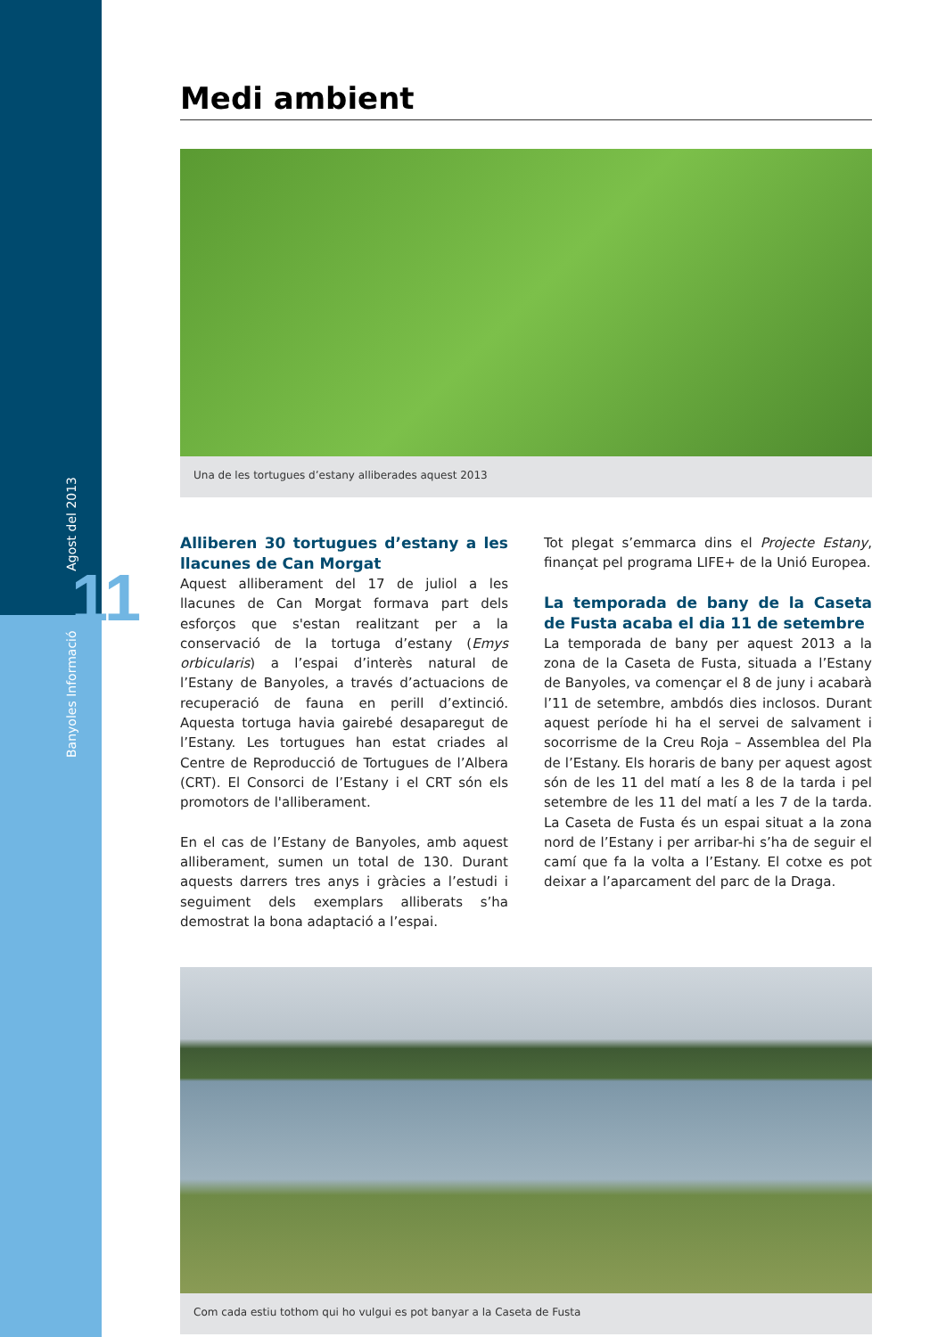Banyoles Informació Agost del 2013
11
Medi ambient
Una de les tortugues d’estany alliberades aquest 2013
Alliberen 30 tortugues d’estany a les llacunes de Can Morgat
Aquest alliberament del 17 de juliol a les llacunes de Can Morgat formava part dels esforços que s'estan realitzant per a la conservació de la tortuga d’estany (Emys orbicularis) a l’espai d’interès natural de l’Estany de Banyoles, a través d’actuacions de recuperació de fauna en perill d’extinció. Aquesta tortuga havia gairebé desaparegut de l’Estany. Les tortugues han estat criades al Centre de Reproducció de Tortugues de l’Albera (CRT). El Consorci de l’Estany i el CRT són els promotors de l'alliberament.
En el cas de l’Estany de Banyoles, amb aquest allibera­ment, sumen un total de 130. Durant aquests darrers tres anys i gràcies a l’estudi i seguiment dels exemplars alliberats s’ha demostrat la bona adaptació a l’espai.
Tot plegat s’emmarca dins el Projecte Estany, finançat pel programa LIFE+ de la Unió Europea.
La temporada de bany de la Caseta de Fusta acaba el dia 11 de setembre
La temporada de bany per aquest 2013 a la zona de la Caseta de Fusta, situada a l’Estany de Banyoles, va començar el 8 de juny i acabarà l’11 de setembre, ambdós dies inclosos. Durant aquest període hi ha el servei de salvament i socorrisme de la Creu Roja – Assemblea del Pla de l’Estany. Els horaris de bany per aquest agost són de les 11 del matí a les 8 de la tarda i pel setembre de les 11 del matí a les 7 de la tarda. La Caseta de Fusta és un espai situat a la zona nord de l’Estany i per arribar-hi s’ha de seguir el camí que fa la volta a l’Estany. El cotxe es pot deixar a l’aparcament del parc de la Draga.
Com cada estiu tothom qui ho vulgui es pot banyar a la Caseta de Fusta